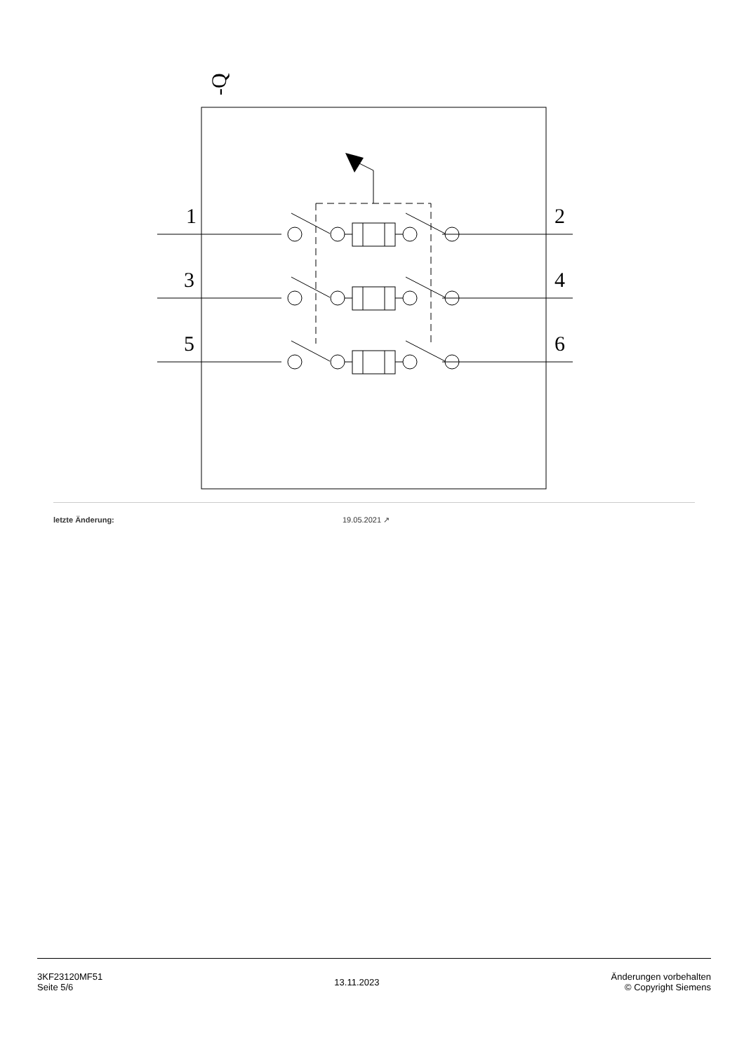1
2
3
4
5
6
-Q
letzte Änderung: 19.05.2021 ↗
3KF23120MF51
Seite 5/6
13.11.2023
Änderungen vorbehalten
© Copyright Siemens